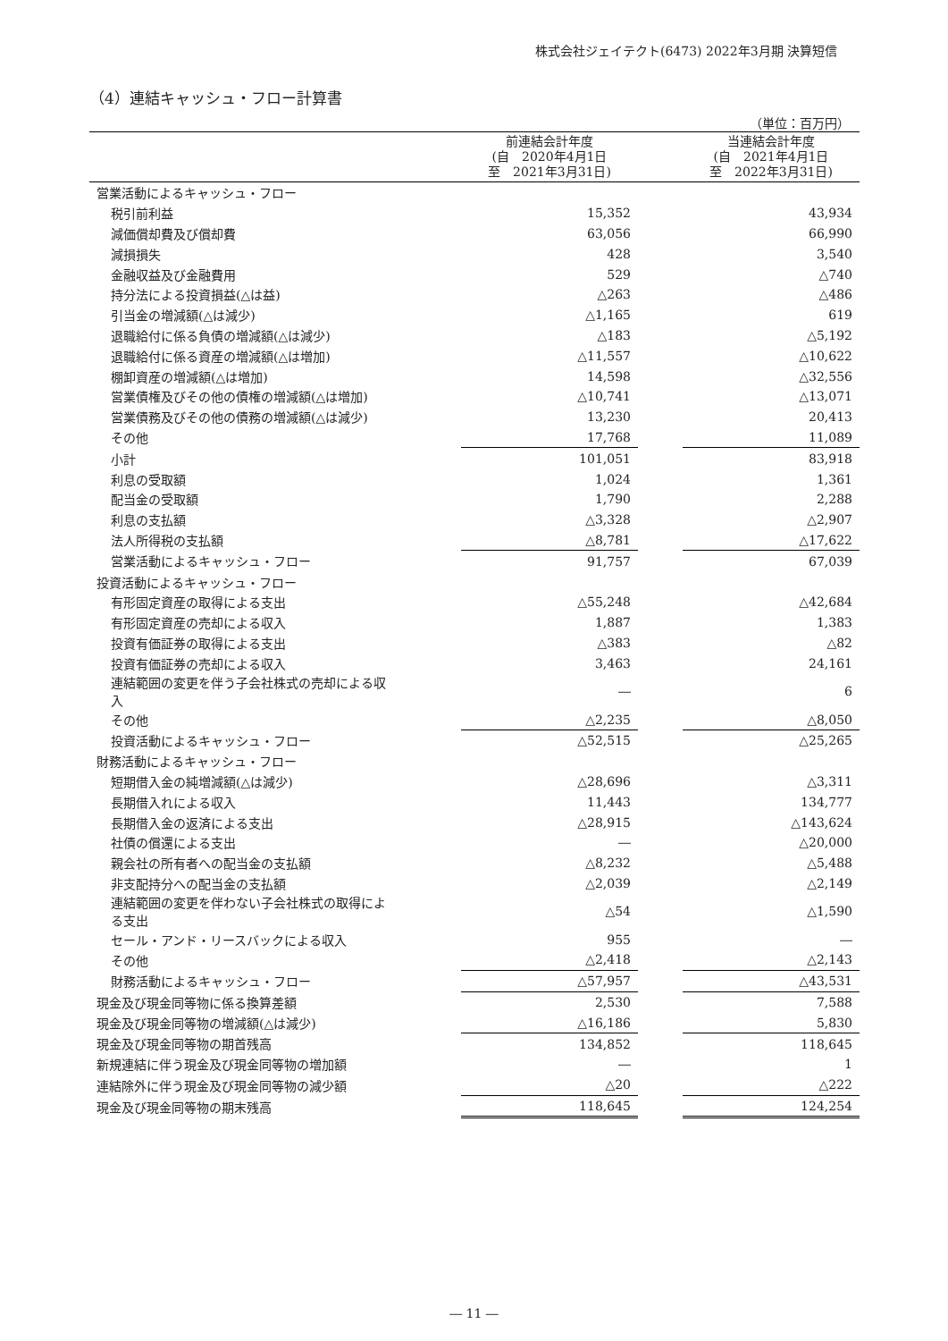株式会社ジェイテクト(6473) 2022年3月期 決算短信
（4）連結キャッシュ・フロー計算書
（単位：百万円）
| | 前連結会計年度 (自 2020年4月1日 至 2021年3月31日) | | 当連結会計年度 (自 2021年4月1日 至 2022年3月31日) |
| --- | --- | --- | --- |
| 営業活動によるキャッシュ・フロー | | | |
| 税引前利益 | 15,352 | | 43,934 |
| 減価償却費及び償却費 | 63,056 | | 66,990 |
| 減損損失 | 428 | | 3,540 |
| 金融収益及び金融費用 | 529 | | △740 |
| 持分法による投資損益(△は益) | △263 | | △486 |
| 引当金の増減額(△は減少) | △1,165 | | 619 |
| 退職給付に係る負債の増減額(△は減少) | △183 | | △5,192 |
| 退職給付に係る資産の増減額(△は増加) | △11,557 | | △10,622 |
| 棚卸資産の増減額(△は増加) | 14,598 | | △32,556 |
| 営業債権及びその他の債権の増減額(△は増加) | △10,741 | | △13,071 |
| 営業債務及びその他の債務の増減額(△は減少) | 13,230 | | 20,413 |
| その他 | 17,768 | | 11,089 |
| 小計 | 101,051 | | 83,918 |
| 利息の受取額 | 1,024 | | 1,361 |
| 配当金の受取額 | 1,790 | | 2,288 |
| 利息の支払額 | △3,328 | | △2,907 |
| 法人所得税の支払額 | △8,781 | | △17,622 |
| 営業活動によるキャッシュ・フロー | 91,757 | | 67,039 |
| 投資活動によるキャッシュ・フロー | | | |
| 有形固定資産の取得による支出 | △55,248 | | △42,684 |
| 有形固定資産の売却による収入 | 1,887 | | 1,383 |
| 投資有価証券の取得による支出 | △383 | | △82 |
| 投資有価証券の売却による収入 | 3,463 | | 24,161 |
| 連結範囲の変更を伴う子会社株式の売却による収 入 | ― | | 6 |
| その他 | △2,235 | | △8,050 |
| 投資活動によるキャッシュ・フロー | △52,515 | | △25,265 |
| 財務活動によるキャッシュ・フロー | | | |
| 短期借入金の純増減額(△は減少) | △28,696 | | △3,311 |
| 長期借入れによる収入 | 11,443 | | 134,777 |
| 長期借入金の返済による支出 | △28,915 | | △143,624 |
| 社債の償還による支出 | ― | | △20,000 |
| 親会社の所有者への配当金の支払額 | △8,232 | | △5,488 |
| 非支配持分への配当金の支払額 | △2,039 | | △2,149 |
| 連結範囲の変更を伴わない子会社株式の取得によ る支出 | △54 | | △1,590 |
| セール・アンド・リースバックによる収入 | 955 | | ― |
| その他 | △2,418 | | △2,143 |
| 財務活動によるキャッシュ・フロー | △57,957 | | △43,531 |
| 現金及び現金同等物に係る換算差額 | 2,530 | | 7,588 |
| 現金及び現金同等物の増減額(△は減少) | △16,186 | | 5,830 |
| 現金及び現金同等物の期首残高 | 134,852 | | 118,645 |
| 新規連結に伴う現金及び現金同等物の増加額 | ― | | 1 |
| 連結除外に伴う現金及び現金同等物の減少額 | △20 | | △222 |
| 現金及び現金同等物の期末残高 | 118,645 | | 124,254 |
― 11 ―